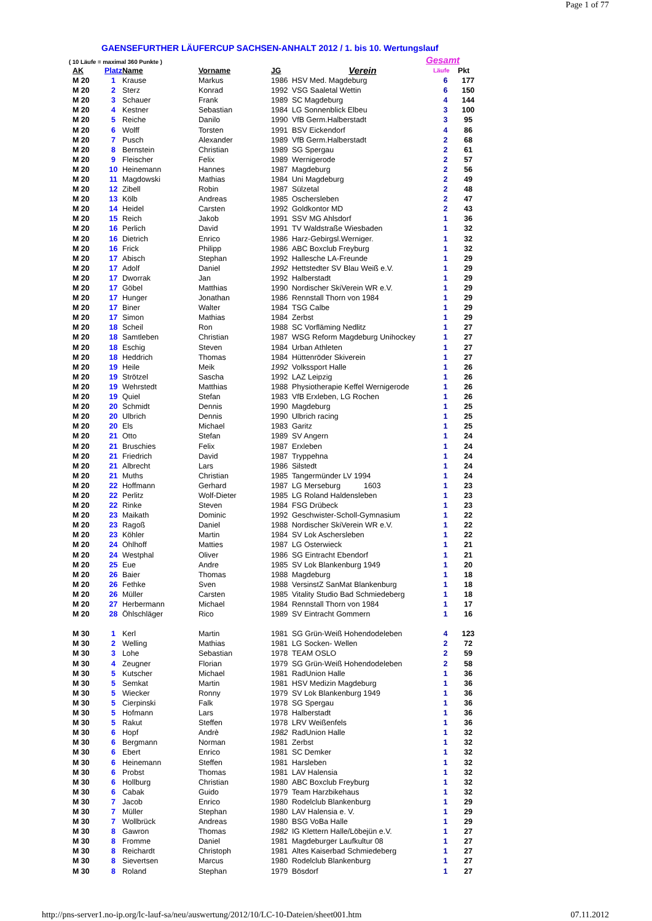Page 1 of 77
GAENSEFURTHER LÄUFERCUP SACHSEN-ANHALT 2012 / 1. bis 10. Wertungslauf
( 10 Läufe = maximal 360 Punkte )
Gesamt
| AK | Platz | Name | Vorname | JG | Verein | Läufe | Pkt |
| --- | --- | --- | --- | --- | --- | --- | --- |
| M 20 | 1 | Krause | Markus | 1986 | HSV Med. Magdeburg | 6 | 177 |
| M 20 | 2 | Sterz | Konrad | 1992 | VSG Saaletal Wettin | 6 | 150 |
| M 20 | 3 | Schauer | Frank | 1989 | SC Magdeburg | 4 | 144 |
| M 20 | 4 | Kestner | Sebastian | 1984 | LG Sonnenblick Elbeu | 3 | 100 |
| M 20 | 5 | Reiche | Danilo | 1990 | VfB Germ.Halberstadt | 3 | 95 |
| M 20 | 6 | Wolff | Torsten | 1991 | BSV Eickendorf | 4 | 86 |
| M 20 | 7 | Pusch | Alexander | 1989 | VfB Germ.Halberstadt | 2 | 68 |
| M 20 | 8 | Bernstein | Christian | 1989 | SG Spergau | 2 | 61 |
| M 20 | 9 | Fleischer | Felix | 1989 | Wernigerode | 2 | 57 |
| M 20 | 10 | Heinemann | Hannes | 1987 | Magdeburg | 2 | 56 |
| M 20 | 11 | Magdowski | Mathias | 1984 | Uni Magdeburg | 2 | 49 |
| M 20 | 12 | Zibell | Robin | 1987 | Sülzetal | 2 | 48 |
| M 20 | 13 | Kölb | Andreas | 1985 | Oschersleben | 2 | 47 |
| M 20 | 14 | Heidel | Carsten | 1992 | Goldkontor MD | 2 | 43 |
| M 20 | 15 | Reich | Jakob | 1991 | SSV MG Ahlsdorf | 1 | 36 |
| M 20 | 16 | Perlich | David | 1991 | TV Waldstraße Wiesbaden | 1 | 32 |
| M 20 | 16 | Dietrich | Enrico | 1986 | Harz-Gebirgsl.Werniger. | 1 | 32 |
| M 20 | 16 | Frick | Philipp | 1986 | ABC Boxclub Freyburg | 1 | 32 |
| M 20 | 17 | Abisch | Stephan | 1992 | Hallesche LA-Freunde | 1 | 29 |
| M 20 | 17 | Adolf | Daniel | 1992 | Hettstedter SV Blau Weiß e.V. | 1 | 29 |
| M 20 | 17 | Dworrak | Jan | 1992 | Halberstadt | 1 | 29 |
| M 20 | 17 | Göbel | Matthias | 1990 | Nordischer SkiVerein WR e.V. | 1 | 29 |
| M 20 | 17 | Hunger | Jonathan | 1986 | Rennstall Thorn von 1984 | 1 | 29 |
| M 20 | 17 | Biner | Walter | 1984 | TSG Calbe | 1 | 29 |
| M 20 | 17 | Simon | Mathias | 1984 | Zerbst | 1 | 29 |
| M 20 | 18 | Scheil | Ron | 1988 | SC Vorfläming Nedlitz | 1 | 27 |
| M 20 | 18 | Samtleben | Christian | 1987 | WSG Reform Magdeburg Unihockey | 1 | 27 |
| M 20 | 18 | Eschig | Steven | 1984 | Urban Athleten | 1 | 27 |
| M 20 | 18 | Heddrich | Thomas | 1984 | Hüttenröder Skiverein | 1 | 27 |
| M 20 | 19 | Heile | Meik | 1992 | Volkssport Halle | 1 | 26 |
| M 20 | 19 | Strötzel | Sascha | 1992 | LAZ Leipzig | 1 | 26 |
| M 20 | 19 | Wehrstedt | Matthias | 1988 | Physiotherapie Keffel Wernigerode | 1 | 26 |
| M 20 | 19 | Quiel | Stefan | 1983 | VfB Erxleben, LG Rochen | 1 | 26 |
| M 20 | 20 | Schmidt | Dennis | 1990 | Magdeburg | 1 | 25 |
| M 20 | 20 | Ulbrich | Dennis | 1990 | Ulbrich racing | 1 | 25 |
| M 20 | 20 | Els | Michael | 1983 | Garitz | 1 | 25 |
| M 20 | 21 | Otto | Stefan | 1989 | SV Angern | 1 | 24 |
| M 20 | 21 | Bruschies | Felix | 1987 | Erxleben | 1 | 24 |
| M 20 | 21 | Friedrich | David | 1987 | Tryppehna | 1 | 24 |
| M 20 | 21 | Albrecht | Lars | 1986 | Silstedt | 1 | 24 |
| M 20 | 21 | Muths | Christian | 1985 | Tangermünder LV 1994 | 1 | 24 |
| M 20 | 22 | Hoffmann | Gerhard | 1987 | LG Merseburg 1603 | 1 | 23 |
| M 20 | 22 | Perlitz | Wolf-Dieter | 1985 | LG Roland Haldensleben | 1 | 23 |
| M 20 | 22 | Rinke | Steven | 1984 | FSG Drübeck | 1 | 23 |
| M 20 | 23 | Maikath | Dominic | 1992 | Geschwister-Scholl-Gymnasium | 1 | 22 |
| M 20 | 23 | Ragoß | Daniel | 1988 | Nordischer SkiVerein WR e.V. | 1 | 22 |
| M 20 | 23 | Köhler | Martin | 1984 | SV Lok Aschersleben | 1 | 22 |
| M 20 | 24 | Ohlhoff | Matties | 1987 | LG Osterwieck | 1 | 21 |
| M 20 | 24 | Westphal | Oliver | 1986 | SG Eintracht Ebendorf | 1 | 21 |
| M 20 | 25 | Eue | Andre | 1985 | SV Lok Blankenburg 1949 | 1 | 20 |
| M 20 | 26 | Baier | Thomas | 1988 | Magdeburg | 1 | 18 |
| M 20 | 26 | Fethke | Sven | 1988 | VersinstZ SanMat Blankenburg | 1 | 18 |
| M 20 | 26 | Müller | Carsten | 1985 | Vitality Studio Bad Schmiedeberg | 1 | 18 |
| M 20 | 27 | Herbermann | Michael | 1984 | Rennstall Thorn von 1984 | 1 | 17 |
| M 20 | 28 | Öhlschläger | Rico | 1989 | SV Eintracht Gommern | 1 | 16 |
| M 30 | 1 | Kerl | Martin | 1981 | SG Grün-Weiß Hohendodeleben | 4 | 123 |
| M 30 | 2 | Welling | Mathias | 1981 | LG Socken- Wellen | 2 | 72 |
| M 30 | 3 | Lohe | Sebastian | 1978 | TEAM OSLO | 2 | 59 |
| M 30 | 4 | Zeugner | Florian | 1979 | SG Grün-Weiß Hohendodeleben | 2 | 58 |
| M 30 | 5 | Kutscher | Michael | 1981 | RadUnion Halle | 1 | 36 |
| M 30 | 5 | Semkat | Martin | 1981 | HSV Medizin Magdeburg | 1 | 36 |
| M 30 | 5 | Wiecker | Ronny | 1979 | SV Lok Blankenburg 1949 | 1 | 36 |
| M 30 | 5 | Cierpinski | Falk | 1978 | SG Spergau | 1 | 36 |
| M 30 | 5 | Hofmann | Lars | 1978 | Halberstadt | 1 | 36 |
| M 30 | 5 | Rakut | Steffen | 1978 | LRV Weißenfels | 1 | 36 |
| M 30 | 6 | Hopf | Andrè | 1982 | RadUnion Halle | 1 | 32 |
| M 30 | 6 | Bergmann | Norman | 1981 | Zerbst | 1 | 32 |
| M 30 | 6 | Ebert | Enrico | 1981 | SC Demker | 1 | 32 |
| M 30 | 6 | Heinemann | Steffen | 1981 | Harsleben | 1 | 32 |
| M 30 | 6 | Probst | Thomas | 1981 | LAV Halensia | 1 | 32 |
| M 30 | 6 | Hollburg | Christian | 1980 | ABC Boxclub Freyburg | 1 | 32 |
| M 30 | 6 | Cabak | Guido | 1979 | Team Harzbikehaus | 1 | 32 |
| M 30 | 7 | Jacob | Enrico | 1980 | Rodelclub Blankenburg | 1 | 29 |
| M 30 | 7 | Müller | Stephan | 1980 | LAV Halensia e. V. | 1 | 29 |
| M 30 | 7 | Wollbrück | Andreas | 1980 | BSG VoBa Halle | 1 | 29 |
| M 30 | 8 | Gawron | Thomas | 1982 | IG Klettern Halle/Löbejün e.V. | 1 | 27 |
| M 30 | 8 | Fromme | Daniel | 1981 | Magdeburger Laufkultur 08 | 1 | 27 |
| M 30 | 8 | Reichardt | Christoph | 1981 | Altes Kaiserbad Schmiedeberg | 1 | 27 |
| M 30 | 8 | Sievertsen | Marcus | 1980 | Rodelclub Blankenburg | 1 | 27 |
| M 30 | 8 | Roland | Stephan | 1979 | Bösdorf | 1 | 27 |
http://pns-server1.no-ip.org/lc-lauf-sa/neu/auswertung/2012/10/LC-10-Dateien/sheet001.htm
07.11.2012